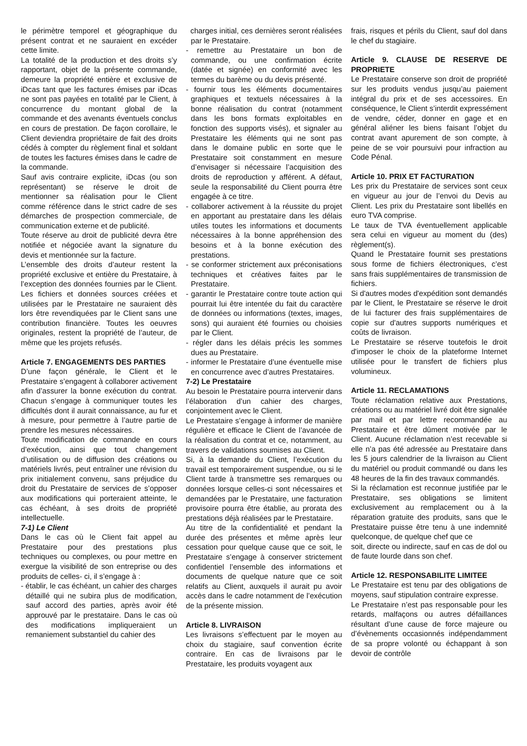le périmètre temporel et géographique du présent contrat et ne sauraient en excéder cette limite.
La totalité de la production et des droits s’y rapportant, objet de la présente commande, demeure la propriété entière et exclusive de iDcas tant que les factures émises par iDcas ne sont pas payées en totalité par le Client, à concurrence du montant global de la commande et des avenants éventuels conclus en cours de prestation. De façon corollaire, le Client deviendra propriétaire de fait des droits cédés à compter du règlement final et soldant de toutes les factures émises dans le cadre de la commande.
Sauf avis contraire explicite, iDcas (ou son représentant) se réserve le droit de mentionner sa réalisation pour le Client comme référence dans le strict cadre de ses démarches de prospection commerciale, de communication externe et de publicité.
Toute réserve au droit de publicité devra être notifiée et négociée avant la signature du devis et mentionnée sur la facture.
L’ensemble des droits d’auteur restent la propriété exclusive et entière du Prestataire, à l’exception des données fournies par le Client. Les fichiers et données sources créées et utilisées par le Prestataire ne sauraient dès lors être revendiquées par le Client sans une contribution financière. Toutes les oeuvres originales, restent la propriété de l’auteur, de même que les projets refusés.
Article 7. ENGAGEMENTS DES PARTIES
D’une façon générale, le Client et le Prestataire s’engagent à collaborer activement afin d’assurer la bonne exécution du contrat. Chacun s’engage à communiquer toutes les difficultés dont il aurait connaissance, au fur et à mesure, pour permettre à l’autre partie de prendre les mesures nécessaires.
Toute modification de commande en cours d’exécution, ainsi que tout changement d’utilisation ou de diffusion des créations ou matériels livrés, peut entraîner une révision du prix initialement convenu, sans préjudice du droit du Prestataire de services de s’opposer aux modifications qui porteraient atteinte, le cas échéant, à ses droits de propriété intellectuelle.
7-1) Le Client
Dans le cas où le Client fait appel au Prestataire pour des prestations plus techniques ou complexes, ou pour mettre en exergue la visibilité de son entreprise ou des produits de celles- ci, il s’engage à :
- établir, le cas échéant, un cahier des charges détaillé qui ne subira plus de modification, sauf accord des parties, après avoir été approuvé par le prestataire. Dans le cas où des modifications impliqueraient un remaniement substantiel du cahier des
charges initial, ces dernières seront réalisées par le Prestataire.
- remettre au Prestataire un bon de commande, ou une confirmation écrite (datée et signée) en conformité avec les termes du barème ou du devis présenté.
- fournir tous les éléments documentaires graphiques et textuels nécessaires à la bonne réalisation du contrat (notamment dans les bons formats exploitables en fonction des supports visés), et signaler au Prestataire les éléments qui ne sont pas dans le domaine public en sorte que le Prestataire soit constamment en mesure d’envisager si nécessaire l’acquisition des droits de reproduction y afférent. A défaut, seule la responsabilité du Client pourra être engagée à ce titre.
- collaborer activement à la réussite du projet en apportant au prestataire dans les délais utiles toutes les informations et documents nécessaires à la bonne appréhension des besoins et à la bonne exécution des prestations.
- se conformer strictement aux préconisations techniques et créatives faites par le Prestataire.
- garantir le Prestataire contre toute action qui pourrait lui être intentée du fait du caractère de données ou informations (textes, images, sons) qui auraient été fournies ou choisies par le Client.
- régler dans les délais précis les sommes dues au Prestataire.
- informer le Prestataire d’une éventuelle mise en concurrence avec d’autres Prestataires.
7-2) Le Prestataire
Au besoin le Prestataire pourra intervenir dans l’élaboration d’un cahier des charges, conjointement avec le Client.
Le Prestataire s’engage à informer de manière régulière et efficace le Client de l’avancée de la réalisation du contrat et ce, notamment, au travers de validations soumises au Client.
Si, à la demande du Client, l’exécution du travail est temporairement suspendue, ou si le Client tarde à transmettre ses remarques ou données lorsque celles-ci sont nécessaires et demandées par le Prestataire, une facturation provisoire pourra être établie, au prorata des prestations déjà réalisées par le Prestataire.
Au titre de la confidentialité et pendant la durée des présentes et même après leur cessation pour quelque cause que ce soit, le Prestataire s’engage à conserver strictement confidentiel l’ensemble des informations et documents de quelque nature que ce soit relatifs au Client, auxquels il aurait pu avoir accès dans le cadre notamment de l’exécution de la présente mission.
Article 8. LIVRAISON
Les livraisons s’effectuent par le moyen au choix du stagiaire, sauf convention écrite contraire. En cas de livraisons par le Prestataire, les produits voyagent aux
frais, risques et périls du Client, sauf dol dans le chef du stagiaire.
Article 9. CLAUSE DE RESERVE DE PROPRIETE
Le Prestataire conserve son droit de propriété sur les produits vendus jusqu’au paiement intégral du prix et de ses accessoires. En conséquence, le Client s’interdit expressément de vendre, céder, donner en gage et en général aliéner les biens faisant l’objet du contrat avant apurement de son compte, à peine de se voir poursuivi pour infraction au Code Pénal.
Article 10. PRIX ET FACTURATION
Les prix du Prestataire de services sont ceux en vigueur au jour de l’envoi du Devis au Client. Les prix du Prestataire sont libellés en euro TVA comprise.
Le taux de TVA éventuellement applicable sera celui en vigueur au moment du (des) règlement(s).
Quand le Prestataire fournit ses prestations sous forme de fichiers électroniques, c’est sans frais supplémentaires de transmission de fichiers.
Si d'autres modes d'expédition sont demandés par le Client, le Prestataire se réserve le droit de lui facturer des frais supplémentaires de copie sur d'autres supports numériques et coûts de livraison.
Le Prestataire se réserve toutefois le droit d'imposer le choix de la plateforme Internet utilisée pour le transfert de fichiers plus volumineux.
Article 11. RECLAMATIONS
Toute réclamation relative aux Prestations, créations ou au matériel livré doit être signalée par mail et par lettre recommandée au Prestataire et être dûment motivée par le Client. Aucune réclamation n’est recevable si elle n’a pas été adressée au Prestataire dans les 5 jours calendrier de la livraison au Client du matériel ou produit commandé ou dans les 48 heures de la fin des travaux commandés.
Si la réclamation est reconnue justifiée par le Prestataire, ses obligations se limitent exclusivement au remplacement ou à la réparation gratuite des produits, sans que le Prestataire puisse être tenu à une indemnité quelconque, de quelque chef que ce
soit, directe ou indirecte, sauf en cas de dol ou de faute lourde dans son chef.
Article 12. RESPONSABILITE LIMITEE
Le Prestataire est tenu par des obligations de moyens, sauf stipulation contraire expresse.
Le Prestataire n’est pas responsable pour les retards, malfaçons ou autres défaillances résultant d’une cause de force majeure ou d’évènements occasionnés indépendamment de sa propre volonté ou échappant à son devoir de contrôle